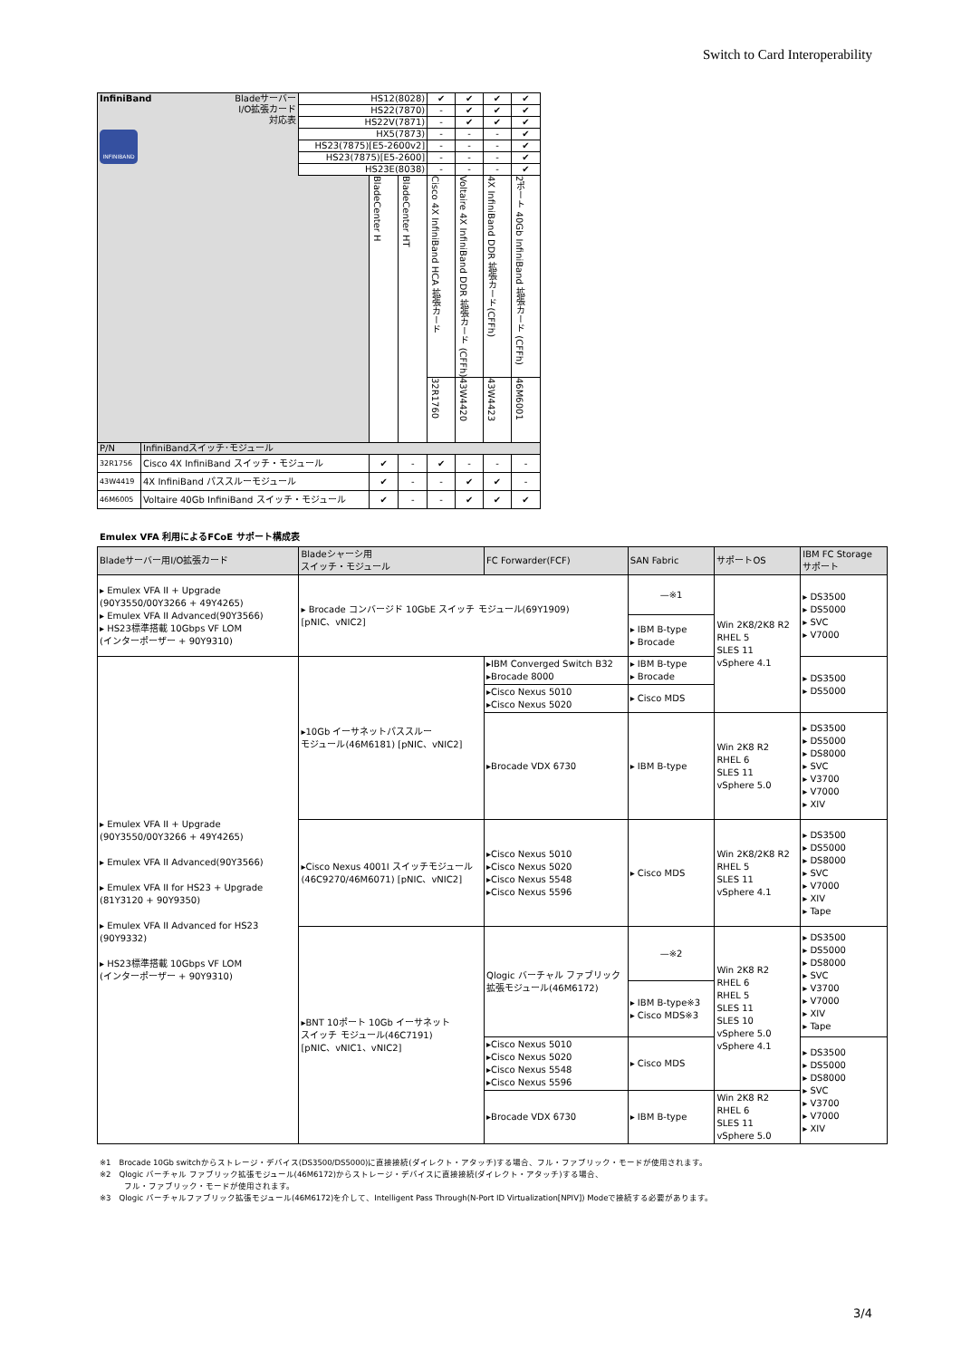Switch to Card Interoperability
| InfiniBand Bladeサーバー I/O拡張カード 対応表 INFINIBAND | | HS12(8028) | | | ✔ | ✔ | ✔ | ✔ |
| | | HS22(7870) | | | - | ✔ | ✔ | ✔ |
| | | HS22V(7871) | | | - | ✔ | ✔ | ✔ |
| | | HX5(7873) | | | - | - | - | ✔ |
| | | HS23(7875)[E5-2600v2] | | | - | - | - | ✔ |
| | | HS23(7875)[E5-2600] | | | - | - | - | ✔ |
| | | HS23E(8038) | | | - | - | - | ✔ |
| | | | BladeCenter H | BladeCenter HT | Cisco 4X InfiniBand HCA 拡張カード | Voltaire 4X InfiniBand DDR 拡張カード (CFFh) | 4X InfiniBand DDR 拡張カード(CFFh) | 2ポート 40Gb InfiniBand 拡張カード (CFFh) |
| | | | | | 32R1760 | 43W4420 | 43W4423 | 46M6001 |
| P/N | InfiniBandスイッチ･モジュール | | | | | | | |
| 32R1756 | Cisco 4X InfiniBand スイッチ・モジュール | | ✔ | - | ✔ | - | - | - |
| 43W4419 | 4X InfiniBand パススルーモジュール | | ✔ | - | - | ✔ | ✔ | - |
| 46M6005 | Voltaire 40Gb InfiniBand スイッチ・モジュール | | ✔ | - | - | ✔ | ✔ | ✔ |
Emulex VFA 利用によるFCoE サポート構成表
| Bladeサーバー用I/O拡張カード | Bladeシャーシ用 スイッチ・モジュール | FC Forwarder(FCF) | SAN Fabric | サポートOS | IBM FC Storage サポート |
| --- | --- | --- | --- | --- | --- |
| ▸ Emulex VFA II + Upgrade (90Y3550/00Y3266 + 49Y4265) ▸ Emulex VFA II Advanced(90Y3566) ▸ HS23標準搭載 10Gbps VF LOM (インターポーザー + 90Y9310) | ▸ Brocade コンバージド 10GbE スイッチ モジュール(69Y1909) [pNIC、vNIC2] | | —※1 | Win 2K8/2K8 R2 RHEL 5 SLES 11 vSphere 4.1 | ▸ DS3500 ▸ DS5000 ▸ SVC ▸ V7000 |
| | | | ▸ IBM B-type ▸ Brocade | | |
| ▸ Emulex VFA II + Upgrade (90Y3550/00Y3266 + 49Y4265) ▸ Emulex VFA II Advanced(90Y3566) ▸ Emulex VFA II for HS23 + Upgrade (81Y3120 + 90Y9350) ▸ Emulex VFA II Advanced for HS23 (90Y9332) ▸ HS23標準搭載 10Gbps VF LOM (インターポーザー + 90Y9310) | ▸10Gb イーサネットパススルー モジュール(46M6181) [pNIC、vNIC2] | ▸IBM Converged Switch B32 ▸Brocade 8000 | ▸ IBM B-type ▸ Brocade | | ▸ DS3500 ▸ DS5000 |
| | | ▸Cisco Nexus 5010 ▸Cisco Nexus 5020 | ▸ Cisco MDS | | |
| | | ▸Brocade VDX 6730 | ▸ IBM B-type | Win 2K8 R2 RHEL 6 SLES 11 vSphere 5.0 | ▸ DS3500 ▸ DS5000 ▸ DS8000 ▸ SVC ▸ V3700 ▸ V7000 ▸ XIV |
| | ▸Cisco Nexus 4001I スイッチモジュール (46C9270/46M6071) [pNIC、vNIC2] | ▸Cisco Nexus 5010 ▸Cisco Nexus 5020 ▸Cisco Nexus 5548 ▸Cisco Nexus 5596 | ▸ Cisco MDS | Win 2K8/2K8 R2 RHEL 5 SLES 11 vSphere 4.1 | ▸ DS3500 ▸ DS5000 ▸ DS8000 ▸ SVC ▸ V7000 ▸ XIV ▸ Tape |
| | ▸BNT 10ポート 10Gb イーサネット スイッチ モジュール(46C7191) [pNIC、vNIC1、vNIC2] | Qlogic バーチャル ファブリック 拡張モジュール(46M6172) | —※2 | Win 2K8 R2 RHEL 6 RHEL 5 SLES 11 SLES 10 vSphere 5.0 vSphere 4.1 | ▸ DS3500 ▸ DS5000 ▸ DS8000 ▸ SVC ▸ V3700 ▸ V7000 ▸ XIV ▸ Tape |
| | | | ▸ IBM B-type※3 ▸ Cisco MDS※3 | | |
| | | ▸Cisco Nexus 5010 ▸Cisco Nexus 5020 ▸Cisco Nexus 5548 ▸Cisco Nexus 5596 | ▸ Cisco MDS | | ▸ DS3500 ▸ DS5000 ▸ DS8000 ▸ SVC ▸ V3700 ▸ V7000 ▸ XIV |
| | | ▸Brocade VDX 6730 | ▸ IBM B-type | Win 2K8 R2 RHEL 6 SLES 11 vSphere 5.0 | |
※1　Brocade 10Gb switchからストレージ・デバイス(DS3500/DS5000)に直接接続(ダイレクト・アタッチ)する場合、フル・ファブリック・モードが使用されます。
※2　Qlogic バーチャル ファブリック拡張モジュール(46M6172)からストレージ・デバイスに直接接続(ダイレクト・アタッチ)する場合、
　　　フル・ファブリック・モードが使用されます。
※3　Qlogic バーチャルファブリック拡張モジュール(46M6172)を介して、Intelligent Pass Through(N-Port ID Virtualization[NPIV]) Modeで接続する必要があります。
3/4